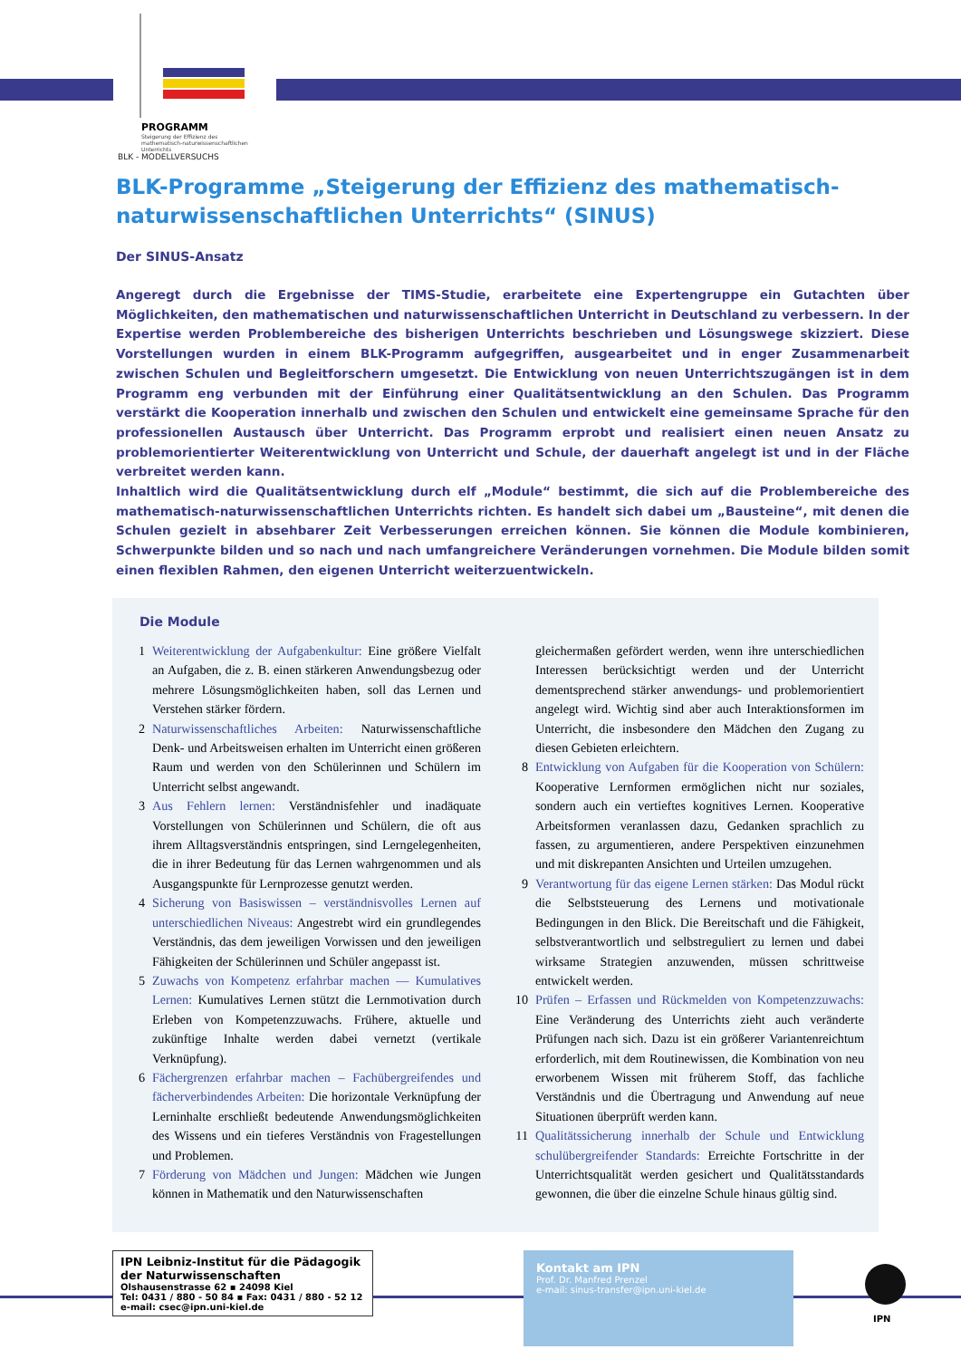PROGRAMM
Steigerung der Effizienz des
mathematisch-naturwissenschaftlichen
Unterrichts
BLK - MODELLVERSUCHS
BLK-Programme „Steigerung der Effizienz des mathematisch-naturwissenschaftlichen Unterrichts“ (SINUS)
Der SINUS-Ansatz
Angeregt durch die Ergebnisse der TIMS-Studie, erarbeitete eine Expertengruppe ein Gutachten über Möglichkeiten, den mathematischen und naturwissenschaftlichen Unterricht in Deutschland zu verbessern. In der Expertise werden Problembereiche des bisherigen Unterrichts beschrieben und Lösungswege skizziert. Diese Vorstellungen wurden in einem BLK-Programm aufgegriffen, ausgearbeitet und in enger Zusammenarbeit zwischen Schulen und Begleitforschern umgesetzt. Die Entwicklung von neuen Unterrichtszugängen ist in dem Programm eng verbunden mit der Einführung einer Qualitätsentwicklung an den Schulen. Das Programm verstärkt die Kooperation innerhalb und zwischen den Schulen und entwickelt eine gemeinsame Sprache für den professionellen Austausch über Unterricht. Das Programm erprobt und realisiert einen neuen Ansatz zu problemorientierter Weiterentwicklung von Unterricht und Schule, der dauerhaft angelegt ist und in der Fläche verbreitet werden kann.
Inhaltlich wird die Qualitätsentwicklung durch elf „Module“ bestimmt, die sich auf die Problembereiche des mathematisch-naturwissenschaftlichen Unterrichts richten. Es handelt sich dabei um „Bausteine“, mit denen die Schulen gezielt in absehbarer Zeit Verbesserungen erreichen können. Sie können die Module kombinieren, Schwerpunkte bilden und so nach und nach umfangreichere Veränderungen vornehmen. Die Module bilden somit einen flexiblen Rahmen, den eigenen Unterricht weiterzuentwickeln.
Die Module
1 Weiterentwicklung der Aufgabenkultur: Eine größere Vielfalt an Aufgaben, die z. B. einen stärkeren Anwendungsbezug oder mehrere Lösungsmöglichkeiten haben, soll das Lernen und Verstehen stärker fördern.
2 Naturwissenschaftliches Arbeiten: Naturwissenschaftliche Denk- und Arbeitsweisen erhalten im Unterricht einen größeren Raum und werden von den Schülerinnen und Schülern im Unterricht selbst angewandt.
3 Aus Fehlern lernen: Verständnisfehler und inadäquate Vorstellungen von Schülerinnen und Schülern, die oft aus ihrem Alltagsverständnis entspringen, sind Lerngelegenheiten, die in ihrer Bedeutung für das Lernen wahrgenommen und als Ausgangspunkte für Lernprozesse genutzt werden.
4 Sicherung von Basiswissen – verständnisvolles Lernen auf unterschiedlichen Niveaus: Angestrebt wird ein grundlegendes Verständnis, das dem jeweiligen Vorwissen und den jeweiligen Fähigkeiten der Schülerinnen und Schüler angepasst ist.
5 Zuwachs von Kompetenz erfahrbar machen — Kumulatives Lernen: Kumulatives Lernen stützt die Lernmotivation durch Erleben von Kompetenzzuwachs. Frühere, aktuelle und zukünftige Inhalte werden dabei vernetzt (vertikale Verknüpfung).
6 Fächergrenzen erfahrbar machen – Fachübergreifendes und fächerverbindendes Arbeiten: Die horizontale Verknüpfung der Lerninhalte erschließt bedeutende Anwendungsmöglichkeiten des Wissens und ein tieferes Verständnis von Fragestellungen und Problemen.
7 Förderung von Mädchen und Jungen: Mädchen wie Jungen können in Mathematik und den Naturwissenschaften
gleichermaßen gefördert werden, wenn ihre unterschiedlichen Interessen berücksichtigt werden und der Unterricht dementsprechend stärker anwendungs- und problemorientiert angelegt wird. Wichtig sind aber auch Interaktionsformen im Unterricht, die insbesondere den Mädchen den Zugang zu diesen Gebieten erleichtern.
8 Entwicklung von Aufgaben für die Kooperation von Schülern: Kooperative Lernformen ermöglichen nicht nur soziales, sondern auch ein vertieftes kognitives Lernen. Kooperative Arbeitsformen veranlassen dazu, Gedanken sprachlich zu fassen, zu argumentieren, andere Perspektiven einzunehmen und mit diskrepanten Ansichten und Urteilen umzugehen.
9 Verantwortung für das eigene Lernen stärken: Das Modul rückt die Selbststeuerung des Lernens und motivationale Bedingungen in den Blick. Die Bereitschaft und die Fähigkeit, selbstverantwortlich und selbstreguliert zu lernen und dabei wirksame Strategien anzuwenden, müssen schrittweise entwickelt werden.
10 Prüfen – Erfassen und Rückmelden von Kompetenzzuwachs: Eine Veränderung des Unterrichts zieht auch veränderte Prüfungen nach sich. Dazu ist ein größerer Variantenreichtum erforderlich, mit dem Routinewissen, die Kombination von neu erworbenem Wissen mit früherem Stoff, das fachliche Verständnis und die Übertragung und Anwendung auf neue Situationen überprüft werden kann.
11 Qualitätssicherung innerhalb der Schule und Entwicklung schulübergreifender Standards: Erreichte Fortschritte in der Unterrichtsqualität werden gesichert und Qualitätsstandards gewonnen, die über die einzelne Schule hinaus gültig sind.
IPN Leibniz-Institut für die Pädagogik der Naturwissenschaften
Olshausenstrasse 62 ▪ 24098 Kiel
Tel: 0431 / 880 - 50 84 ▪ Fax: 0431 / 880 - 52 12
e-mail: csec@ipn.uni-kiel.de
Kontakt am IPN
Prof. Dr. Manfred Prenzel
e-mail: sinus-transfer@ipn.uni-kiel.de
IPN